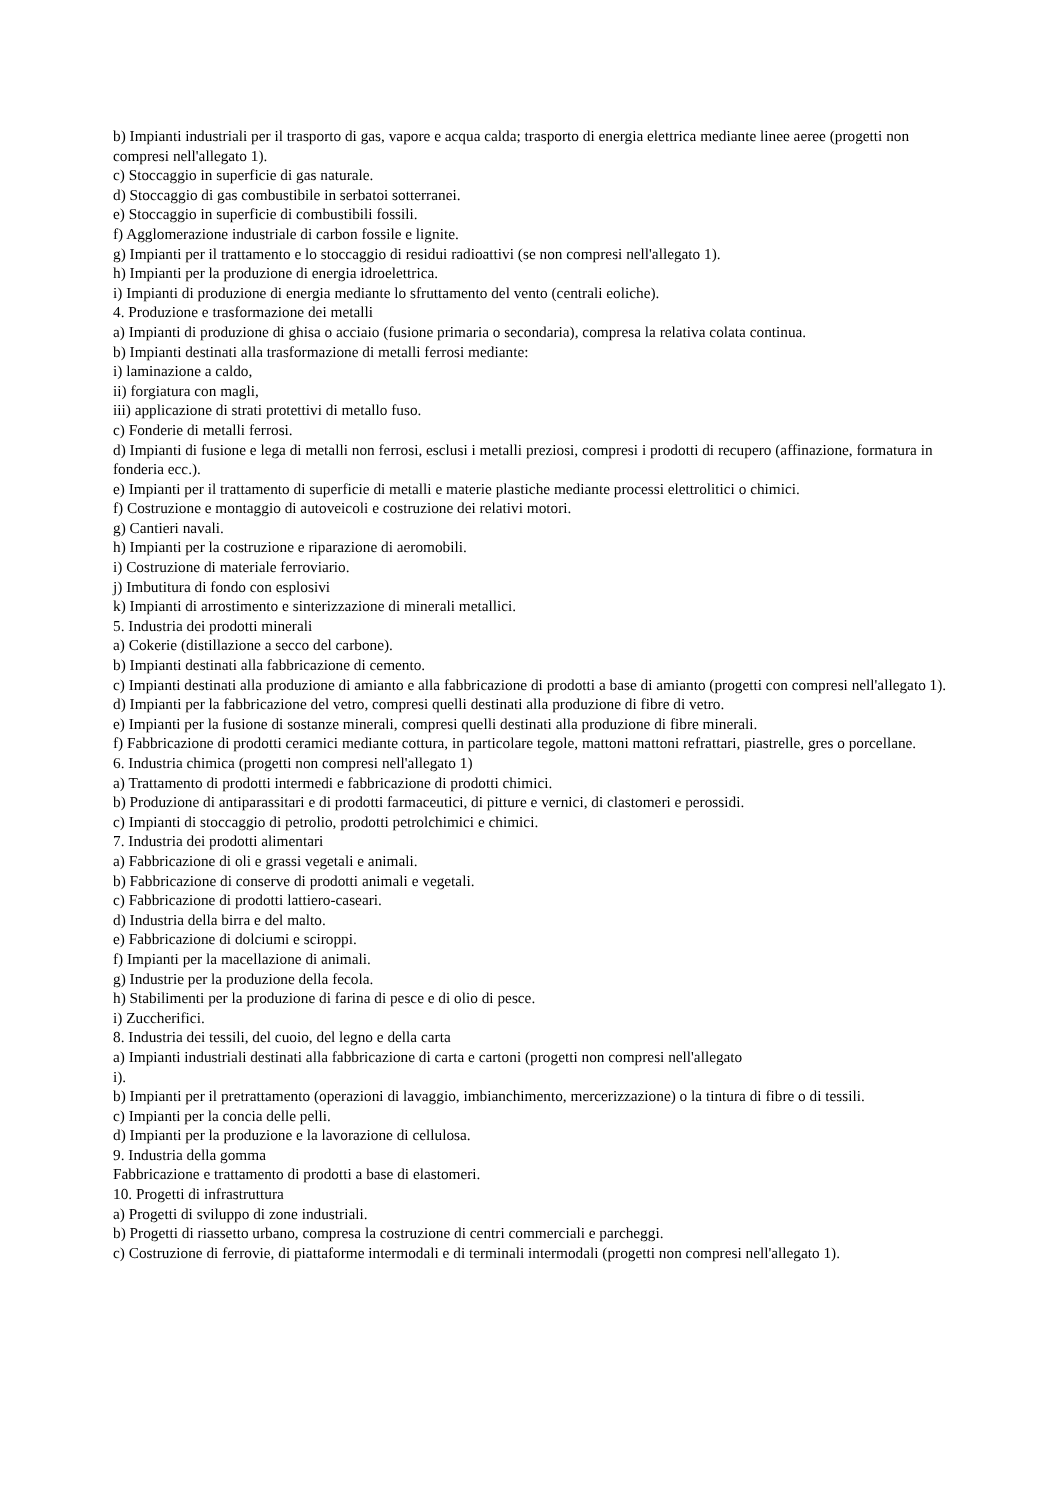b) Impianti industriali per il trasporto di gas, vapore e acqua calda; trasporto di energia elettrica mediante linee aeree (progetti non compresi nell'allegato 1).
c) Stoccaggio in superficie di gas naturale.
d) Stoccaggio di gas combustibile in serbatoi sotterranei.
e) Stoccaggio in superficie di combustibili fossili.
f) Agglomerazione industriale di carbon fossile e lignite.
g) Impianti per il trattamento e lo stoccaggio di residui radioattivi (se non compresi nell'allegato 1).
h) Impianti per la produzione di energia idroelettrica.
i) Impianti di produzione di energia mediante lo sfruttamento del vento (centrali eoliche).
4. Produzione e trasformazione dei metalli
a) Impianti di produzione di ghisa o acciaio (fusione primaria o secondaria), compresa la relativa colata continua.
b) Impianti destinati alla trasformazione di metalli ferrosi mediante:
i) laminazione a caldo,
ii) forgiatura con magli,
iii) applicazione di strati protettivi di metallo fuso.
c) Fonderie di metalli ferrosi.
d) Impianti di fusione e lega di metalli non ferrosi, esclusi i metalli preziosi, compresi i prodotti di recupero (affinazione, formatura in fonderia ecc.).
e) Impianti per il trattamento di superficie di metalli e materie plastiche mediante processi elettrolitici o chimici.
f) Costruzione e montaggio di autoveicoli e costruzione dei relativi motori.
g) Cantieri navali.
h) Impianti per la costruzione e riparazione di aeromobili.
i) Costruzione di materiale ferroviario.
j) Imbutitura di fondo con esplosivi
k) Impianti di arrostimento e sinterizzazione di minerali metallici.
5. Industria dei prodotti minerali
a) Cokerie (distillazione a secco del carbone).
b) Impianti destinati alla fabbricazione di cemento.
c) Impianti destinati alla produzione di amianto e alla fabbricazione di prodotti a base di amianto (progetti con compresi nell'allegato 1).
d) Impianti per la fabbricazione del vetro, compresi quelli destinati alla produzione di fibre di vetro.
e) Impianti per la fusione di sostanze minerali, compresi quelli destinati alla produzione di fibre minerali.
f) Fabbricazione di prodotti ceramici mediante cottura, in particolare tegole, mattoni mattoni refrattari, piastrelle, gres o porcellane.
6. Industria chimica (progetti non compresi nell'allegato 1)
a) Trattamento di prodotti intermedi e fabbricazione di prodotti chimici.
b) Produzione di antiparassitari e di prodotti farmaceutici, di pitture e vernici, di clastomeri e perossidi.
c) Impianti di stoccaggio di petrolio, prodotti petrolchimici e chimici.
7. Industria dei prodotti alimentari
a) Fabbricazione di oli e grassi vegetali e animali.
b) Fabbricazione di conserve di prodotti animali e vegetali.
c) Fabbricazione di prodotti lattiero-caseari.
d) Industria della birra e del malto.
e) Fabbricazione di dolciumi e sciroppi.
f) Impianti per la macellazione di animali.
g) Industrie per la produzione della fecola.
h) Stabilimenti per la produzione di farina di pesce e di olio di pesce.
i) Zuccherifici.
8. Industria dei tessili, del cuoio, del legno e della carta
a) Impianti industriali destinati alla fabbricazione di carta e cartoni (progetti non compresi nell'allegato
i).
b) Impianti per il pretrattamento (operazioni di lavaggio, imbianchimento, mercerizzazione) o la tintura di fibre o di tessili.
c) Impianti per la concia delle pelli.
d) Impianti per la produzione e la lavorazione di cellulosa.
9. Industria della gomma
Fabbricazione e trattamento di prodotti a base di elastomeri.
10. Progetti di infrastruttura
a) Progetti di sviluppo di zone industriali.
b) Progetti di riassetto urbano, compresa la costruzione di centri commerciali e parcheggi.
c) Costruzione di ferrovie, di piattaforme intermodali e di terminali intermodali (progetti non compresi nell'allegato 1).